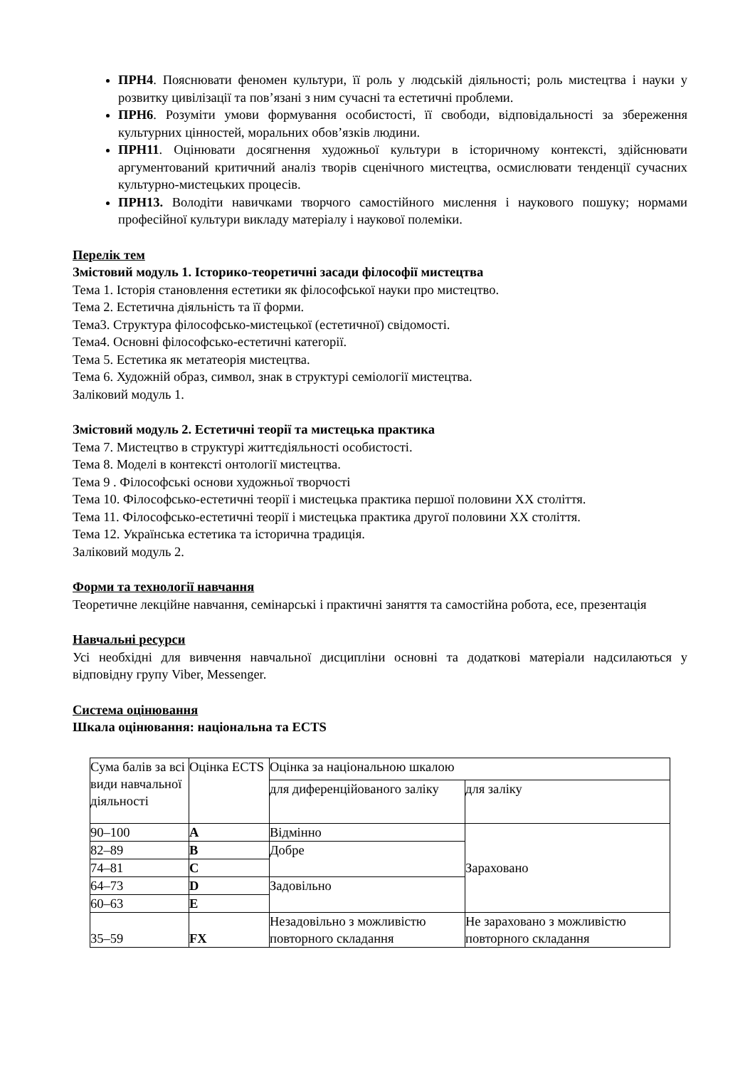ПРН4. Пояснювати феномен культури, її роль у людській діяльності; роль мистецтва і науки у розвитку цивілізації та пов’язані з ним сучасні та естетичні проблеми.
ПРН6. Розуміти умови формування особистості, її свободи, відповідальності за збереження культурних цінностей, моральних обов’язків людини.
ПРН11. Оцінювати досягнення художньої культури в історичному контексті, здійснювати аргументований критичний аналіз творів сценічного мистецтва, осмислювати тенденції сучасних культурно-мистецьких процесів.
ПРН13. Володіти навичками творчого самостійного мислення і наукового пошуку; нормами професійної культури викладу матеріалу і наукової полеміки.
Перелік тем
Змістовий модуль 1. Історико-теоретичні засади філософії мистецтва
Тема 1. Історія становлення естетики як філософської науки про мистецтво.
Тема 2. Естетична діяльність та її форми.
Тема3. Структура філософсько-мистецької (естетичної) свідомості.
Тема4. Основні філософсько-естетичні категорії.
Тема 5. Естетика як метатеорія мистецтва.
Тема 6. Художній образ, символ, знак в структурі семіології мистецтва.
Заліковий модуль 1.
Змістовий модуль 2. Естетичні теорії та мистецька практика
Тема 7. Мистецтво в структурі життєдіяльності особистості.
Тема 8. Моделі в контексті онтології мистецтва.
Тема 9 . Філософські основи художньої творчості
Тема 10. Філософсько-естетичні теорії і мистецька практика першої половини ХХ століття.
Тема 11. Філософсько-естетичні теорії і мистецька практика другої половини ХХ століття.
Тема 12. Українська естетика та історична традиція.
Заліковий модуль 2.
Форми та технології навчання
Теоретичне лекційне навчання, семінарські і практичні заняття та самостійна робота, есе, презентація
Навчальні ресурси
Усі необхідні для вивчення навчальної дисципліни основні та додаткові матеріали надсилаються у відповідну групу Viber, Messenger.
Система оцінювання
Шкала оцінювання: національна та ECTS
| Сума балів за всі види навчальної діяльності | Оцінка ECTS | Оцінка за національною шкалою | |
| | | для диференційованого заліку | для заліку |
| 90–100 | A | Відмінно | Зараховано |
| 82–89 | B | Добре | |
| 74–81 | C | | |
| 64–73 | D | Задовільно | |
| 60–63 | E | | |
| 35–59 | FX | Незадовільно з можливістю повторного складання | Не зараховано з можливістю повторного складання |